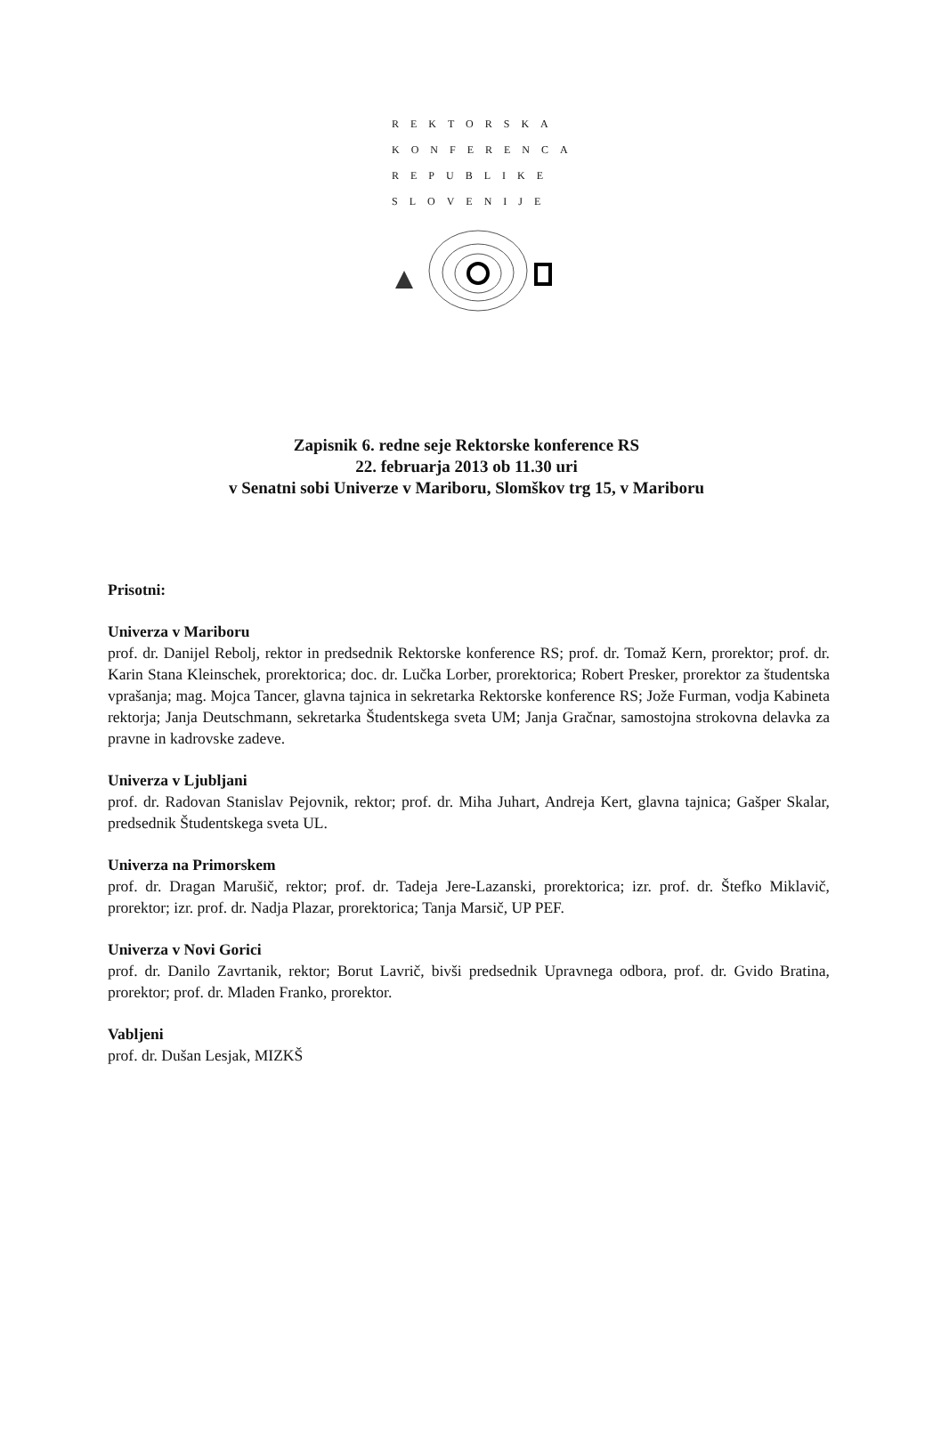REKTORSKA
KONFERENCA
REPUBLIKE
SLOVENIJE
Zapisnik 6. redne seje Rektorske konference RS
22. februarja 2013 ob 11.30 uri
v Senatni sobi Univerze v Mariboru, Slomškov trg 15, v Mariboru
Prisotni:
Univerza v Mariboru
prof. dr. Danijel Rebolj, rektor in predsednik Rektorske konference RS; prof. dr. Tomaž Kern, prorektor; prof. dr. Karin Stana Kleinschek, prorektorica; doc. dr. Lučka Lorber, prorektorica; Robert Presker, prorektor za študentska vprašanja; mag. Mojca Tancer, glavna tajnica in sekretarka Rektorske konference RS; Jože Furman, vodja Kabineta rektorja; Janja Deutschmann, sekretarka Študentskega sveta UM; Janja Gračnar, samostojna strokovna delavka za pravne in kadrovske zadeve.
Univerza v Ljubljani
prof. dr. Radovan Stanislav Pejovnik, rektor; prof. dr. Miha Juhart, Andreja Kert, glavna tajnica; Gašper Skalar, predsednik Študentskega sveta UL.
Univerza na Primorskem
prof. dr. Dragan Marušič, rektor; prof. dr. Tadeja Jere-Lazanski, prorektorica; izr. prof. dr. Štefko Miklavič, prorektor; izr. prof. dr. Nadja Plazar, prorektorica; Tanja Marsič, UP PEF.
Univerza v Novi Gorici
prof. dr. Danilo Zavrtanik, rektor; Borut Lavrič, bivši predsednik Upravnega odbora, prof. dr. Gvido Bratina, prorektor; prof. dr. Mladen Franko, prorektor.
Vabljeni
prof. dr. Dušan Lesjak, MIZKŠ